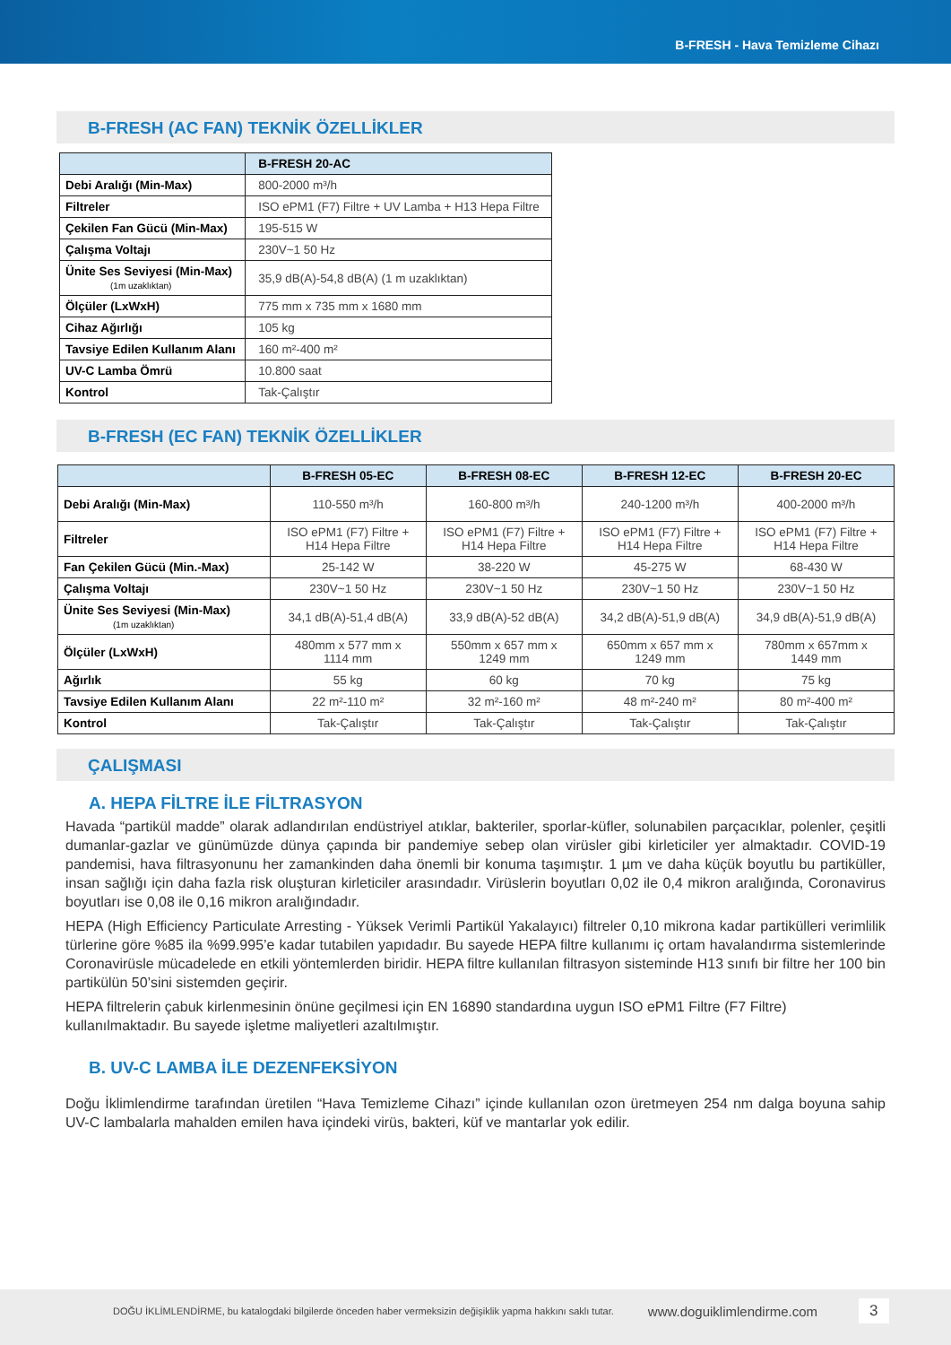B-FRESH - Hava Temizleme Cihazı
B-FRESH (AC FAN) TEKNİK ÖZELLİKLER
| | B-FRESH 20-AC |
| --- | --- |
| Debi Aralığı (Min-Max) | 800-2000 m³/h |
| Filtreler | ISO ePM1 (F7) Filtre + UV Lamba + H13 Hepa Filtre |
| Çekilen Fan Gücü (Min-Max) | 195-515 W |
| Çalışma Voltajı | 230V~1 50 Hz |
| Ünite Ses Seviyesi (Min-Max) (1m uzaklıktan) | 35,9 dB(A)-54,8 dB(A) (1 m uzaklıktan) |
| Ölçüler (LxWxH) | 775 mm x 735 mm x 1680 mm |
| Cihaz Ağırlığı | 105 kg |
| Tavsiye Edilen Kullanım Alanı | 160 m²-400 m² |
| UV-C Lamba Ömrü | 10.800 saat |
| Kontrol | Tak-Çalıştır |
B-FRESH (EC FAN) TEKNİK ÖZELLİKLER
| | B-FRESH 05-EC | B-FRESH 08-EC | B-FRESH 12-EC | B-FRESH 20-EC |
| --- | --- | --- | --- | --- |
| Debi Aralığı (Min-Max) | 110-550 m³/h | 160-800 m³/h | 240-1200 m³/h | 400-2000 m³/h |
| Filtreler | ISO ePM1 (F7) Filtre + H14 Hepa Filtre | ISO ePM1 (F7) Filtre + H14 Hepa Filtre | ISO ePM1 (F7) Filtre + H14 Hepa Filtre | ISO ePM1 (F7) Filtre + H14 Hepa Filtre |
| Fan Çekilen Gücü (Min.-Max) | 25-142 W | 38-220 W | 45-275 W | 68-430 W |
| Çalışma Voltajı | 230V~1 50 Hz | 230V~1 50 Hz | 230V~1 50 Hz | 230V~1 50 Hz |
| Ünite Ses Seviyesi (Min-Max) (1m uzaklıktan) | 34,1 dB(A)-51,4 dB(A) | 33,9 dB(A)-52 dB(A) | 34,2 dB(A)-51,9 dB(A) | 34,9 dB(A)-51,9 dB(A) |
| Ölçüler (LxWxH) | 480mm x 577 mm x 1114 mm | 550mm x 657 mm x 1249 mm | 650mm x 657 mm x 1249 mm | 780mm x 657mm x 1449 mm |
| Ağırlık | 55 kg | 60 kg | 70 kg | 75 kg |
| Tavsiye Edilen Kullanım Alanı | 22 m²-110 m² | 32 m²-160 m² | 48 m²-240 m² | 80 m²-400 m² |
| Kontrol | Tak-Çalıştır | Tak-Çalıştır | Tak-Çalıştır | Tak-Çalıştır |
ÇALIŞMASI
A. HEPA FİLTRE İLE FİLTRASYON
Havada “partikül madde” olarak adlandırılan endüstriyel atıklar, bakteriler, sporlar-küfler, solunabilen parçacıklar, polenler, çeşitli dumanlar-gazlar ve günümüzde dünya çapında bir pandemiye sebep olan virüsler gibi kirleticiler yer almaktadır. COVID-19 pandemisi, hava filtrasyonunu her zamankinden daha önemli bir konuma taşımıştır. 1 µm ve daha küçük boyutlu bu partiküller, insan sağlığı için daha fazla risk oluşturan kirleticiler arasındadır. Virüslerin boyutları 0,02 ile 0,4 mikron aralığında, Coronavirus boyutları ise 0,08 ile 0,16 mikron aralığındadır.
HEPA (High Efficiency Particulate Arresting - Yüksek Verimli Partikül Yakalayıcı) filtreler 0,10 mikrona kadar partikülleri verimlilik türlerine göre %85 ila %99.995’e kadar tutabilen yapıdadır. Bu sayede HEPA filtre kullanımı iç ortam havalandırma sistemlerinde Coronavirüsle mücadelede en etkili yöntemlerden biridir. HEPA filtre kullanılan filtrasyon sisteminde H13 sınıfı bir filtre her 100 bin partikülün 50’sini sistemden geçirir.
HEPA filtrelerin çabuk kirlenmesinin önüne geçilmesi için EN 16890 standardına uygun ISO ePM1 Filtre (F7 Filtre) kullanılmaktadır. Bu sayede işletme maliyetleri azaltılmıştır.
B. UV-C LAMBA İLE DEZENFEKSİYON
Doğu İklimlendirme tarafından üretilen “Hava Temizleme Cihazı” içinde kullanılan ozon üretmeyen 254 nm dalga boyuna sahip UV-C lambalarla mahalden emilen hava içindeki virüs, bakteri, küf ve mantarlar yok edilir.
DOĞU İKLİMLENDİRME, bu katalogdaki bilgilerde önceden haber vermeksizin değişiklik yapma hakkını saklı tutar. www.doguiklimlendirme.com 3